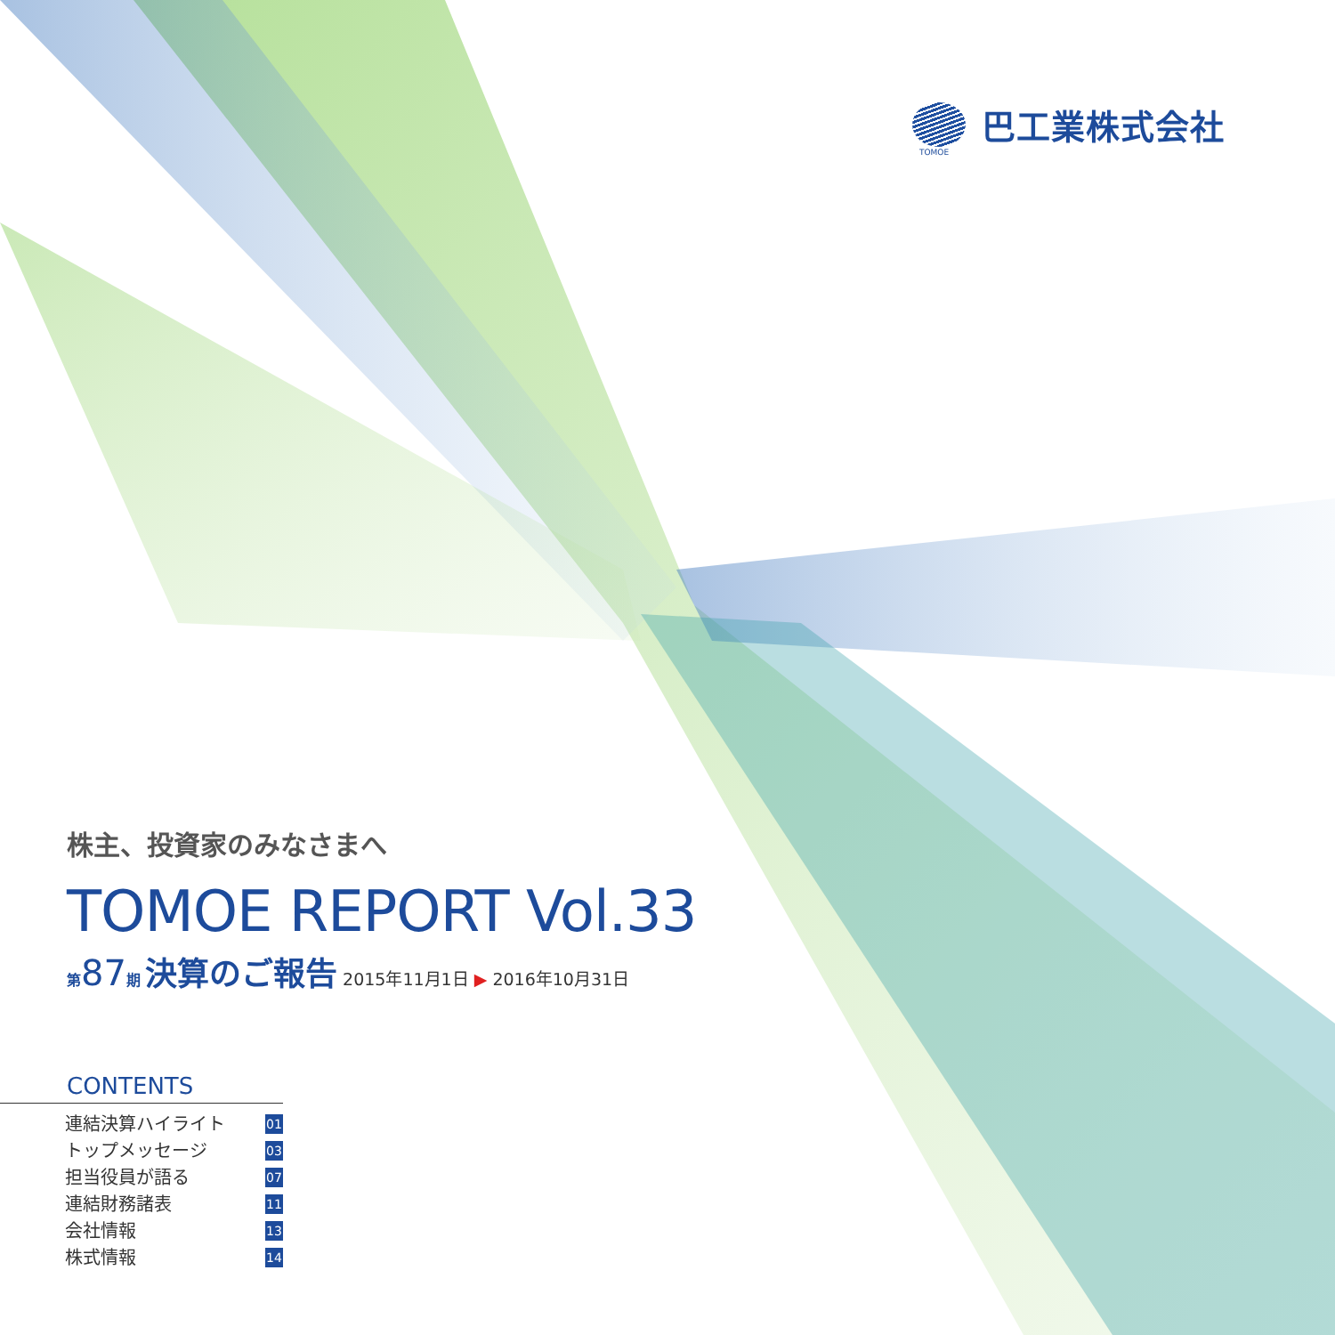TOMOE
巴工業株式会社
株主、投資家のみなさまへ
TOMOE REPORT Vol.33
第87期 決算のご報告 2015年11月1日 ▶ 2016年10月31日
CONTENTS
連結決算ハイライト 01
トップメッセージ 03
担当役員が語る 07
連結財務諸表 11
会社情報 13
株式情報 14